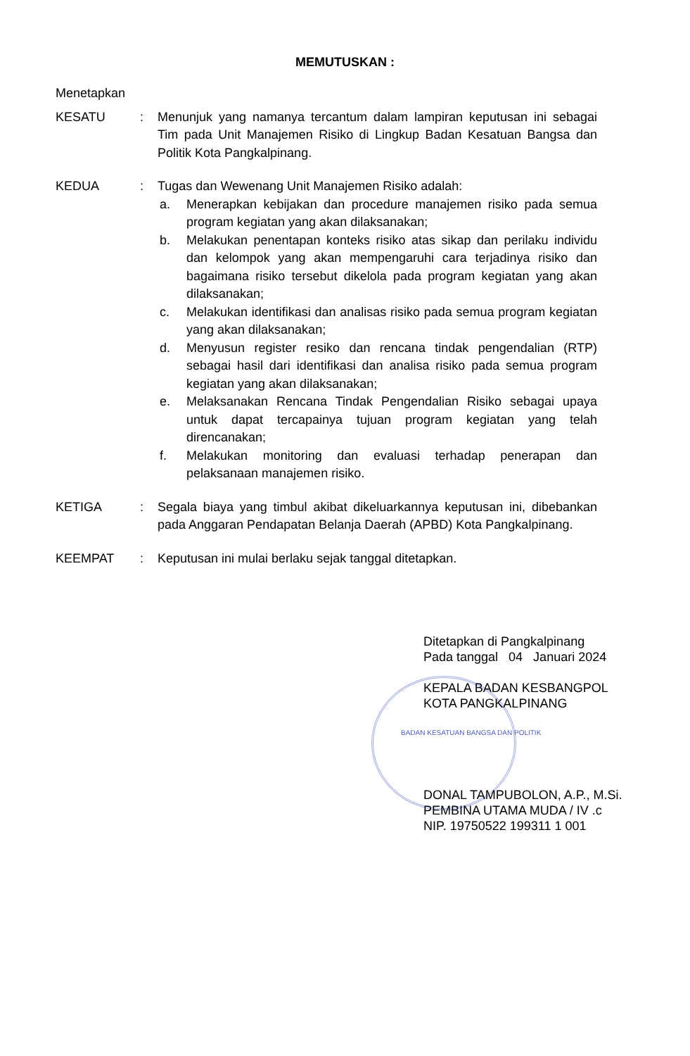MEMUTUSKAN :
Menetapkan
KESATU : Menunjuk yang namanya tercantum dalam lampiran keputusan ini sebagai Tim pada Unit Manajemen Risiko di Lingkup Badan Kesatuan Bangsa dan Politik Kota Pangkalpinang.
KEDUA : Tugas dan Wewenang Unit Manajemen Risiko adalah:
a. Menerapkan kebijakan dan procedure manajemen risiko pada semua program kegiatan yang akan dilaksanakan;
b. Melakukan penentapan konteks risiko atas sikap dan perilaku individu dan kelompok yang akan mempengaruhi cara terjadinya risiko dan bagaimana risiko tersebut dikelola pada program kegiatan yang akan dilaksanakan;
c. Melakukan identifikasi dan analisas risiko pada semua program kegiatan yang akan dilaksanakan;
d. Menyusun register resiko dan rencana tindak pengendalian (RTP) sebagai hasil dari identifikasi dan analisa risiko pada semua program kegiatan yang akan dilaksanakan;
e. Melaksanakan Rencana Tindak Pengendalian Risiko sebagai upaya untuk dapat tercapainya tujuan program kegiatan yang telah direncanakan;
f. Melakukan monitoring dan evaluasi terhadap penerapan dan pelaksanaan manajemen risiko.
KETIGA : Segala biaya yang timbul akibat dikeluarkannya keputusan ini, dibebankan pada Anggaran Pendapatan Belanja Daerah (APBD) Kota Pangkalpinang.
KEEMPAT : Keputusan ini mulai berlaku sejak tanggal ditetapkan.
Ditetapkan di Pangkalpinang
Pada tanggal 04 Januari 2024
KEPALA BADAN KESBANGPOL
KOTA PANGKALPINANG
BADAN KESATUAN BANGSA DAN POLITIK
DONAL TAMPUBOLON, A.P., M.Si.
PEMBINA UTAMA MUDA / IV .c
NIP. 19750522 199311 1 001